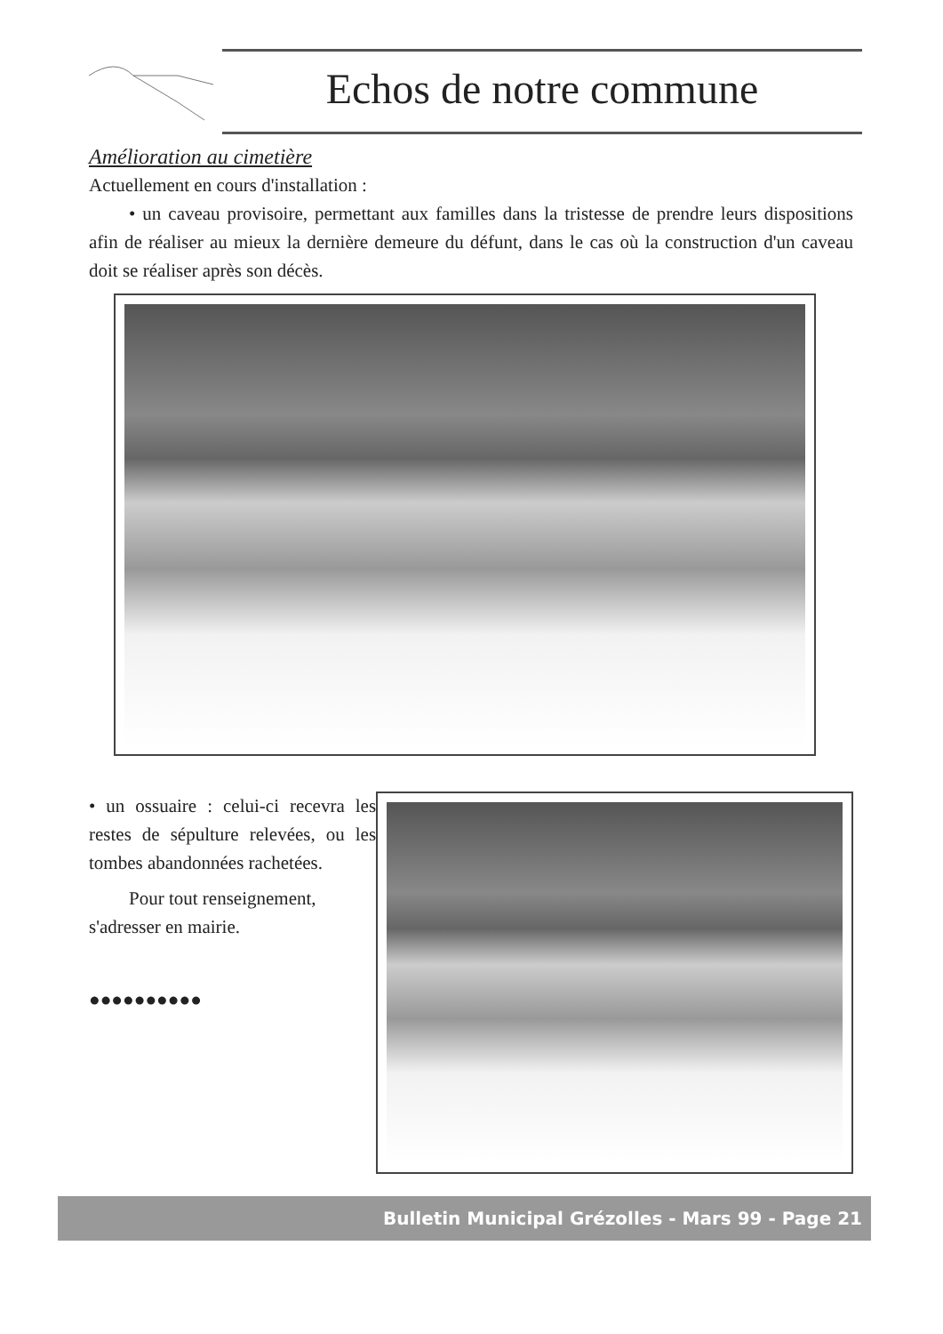Echos de notre commune
Amélioration au cimetière
Actuellement en cours d'installation :
• un caveau provisoire, permettant aux familles dans la tristesse de prendre leurs dispositions afin de réaliser au mieux la dernière demeure du défunt, dans le cas où la construction d'un caveau doit se réaliser après son décès.
• un ossuaire : celui-ci recevra les restes de sépulture relevées, ou les tombes abandonnées rachetées.
Pour tout renseignement, s'adresser en mairie.
●●●●●●●●●●
Bulletin Municipal Grézolles - Mars 99 - Page 21